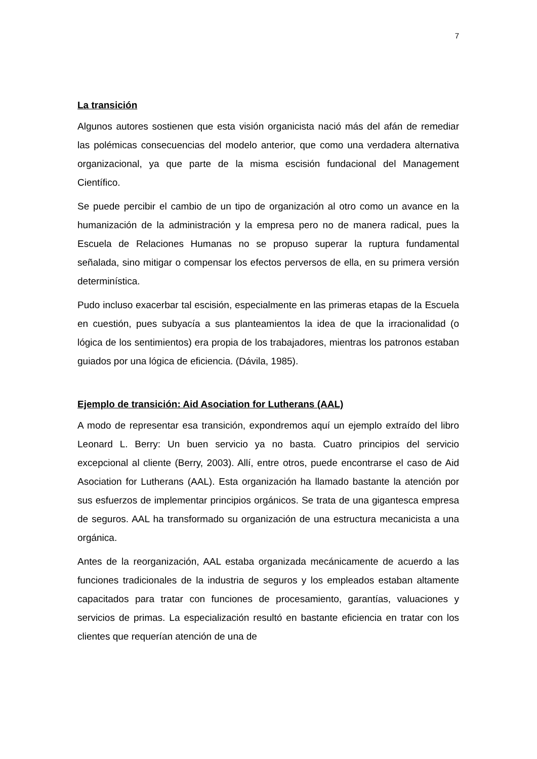7
La transición
Algunos autores sostienen que esta visión organicista nació más del afán de remediar las polémicas consecuencias del modelo anterior, que como una verdadera alternativa organizacional, ya que parte de la misma escisión fundacional del Management Científico.
Se puede percibir el cambio de un tipo de organización al otro como un avance en la humanización de la administración y la empresa pero no de manera radical, pues la Escuela de Relaciones Humanas no se propuso superar la ruptura fundamental señalada, sino mitigar o compensar los efectos perversos de ella, en su primera versión determinística.
Pudo incluso exacerbar tal escisión, especialmente en las primeras etapas de la Escuela en cuestión, pues subyacía a sus planteamientos la idea de que la irracionalidad (o lógica de los sentimientos) era propia de los trabajadores, mientras los patronos estaban guiados por una lógica de eficiencia. (Dávila, 1985).
Ejemplo de transición: Aid Asociation for Lutherans (AAL)
A modo de representar esa transición, expondremos aquí un ejemplo extraído del libro Leonard L. Berry: Un buen servicio ya no basta. Cuatro principios del servicio excepcional al cliente (Berry, 2003). Allí, entre otros, puede encontrarse el caso de Aid Asociation for Lutherans (AAL). Esta organización ha llamado bastante la atención por sus esfuerzos de implementar principios orgánicos. Se trata de una gigantesca empresa de seguros. AAL ha transformado su organización de una estructura mecanicista a una orgánica.
Antes de la reorganización, AAL estaba organizada mecánicamente de acuerdo a las funciones tradicionales de la industria de seguros y los empleados estaban altamente capacitados para tratar con funciones de procesamiento, garantías, valuaciones y servicios de primas. La especialización resultó en bastante eficiencia en tratar con los clientes que requerían atención de una de